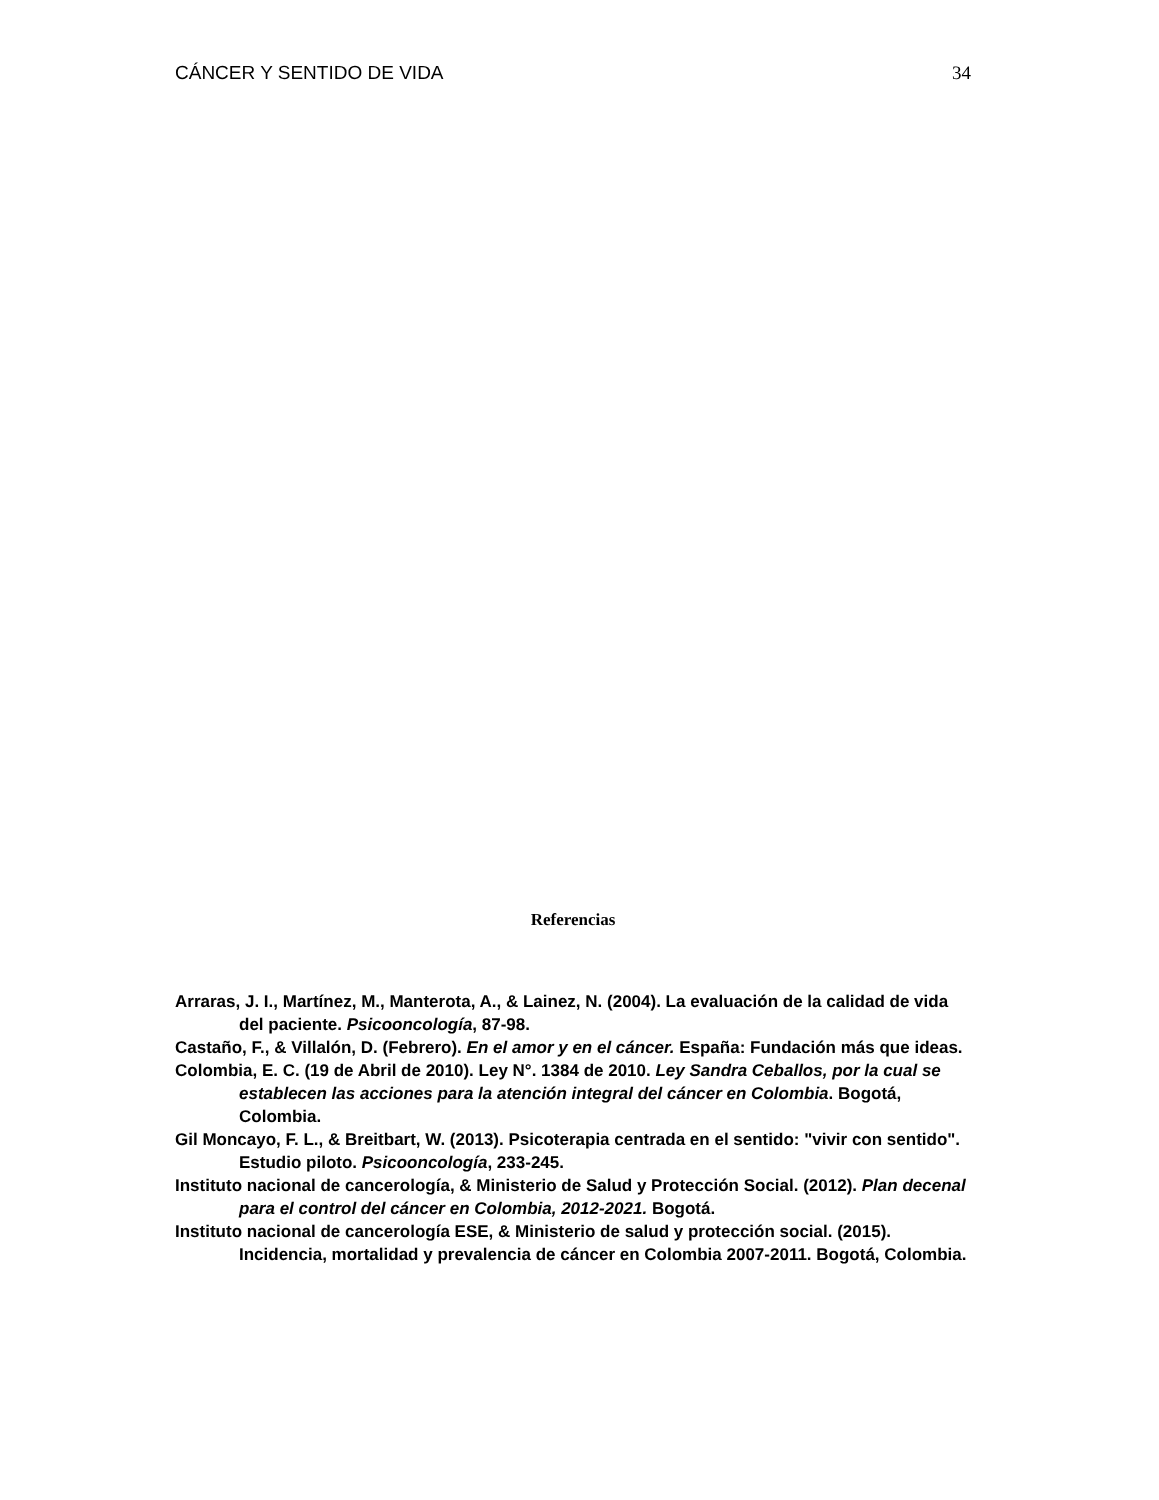CÁNCER Y SENTIDO DE VIDA 34
Referencias
Arraras, J. I., Martínez, M., Manterota, A., & Lainez, N. (2004). La evaluación de la calidad de vida del paciente. Psicooncología, 87-98.
Castaño, F., & Villalón, D. (Febrero). En el amor y en el cáncer. España: Fundación más que ideas.
Colombia, E. C. (19 de Abril de 2010). Ley N°. 1384 de 2010. Ley Sandra Ceballos, por la cual se establecen las acciones para la atención integral del cáncer en Colombia. Bogotá, Colombia.
Gil Moncayo, F. L., & Breitbart, W. (2013). Psicoterapia centrada en el sentido: "vivir con sentido". Estudio piloto. Psicooncología, 233-245.
Instituto nacional de cancerología, & Ministerio de Salud y Protección Social. (2012). Plan decenal para el control del cáncer en Colombia, 2012-2021. Bogotá.
Instituto nacional de cancerología ESE, & Ministerio de salud y protección social. (2015). Incidencia, mortalidad y prevalencia de cáncer en Colombia 2007-2011. Bogotá, Colombia.